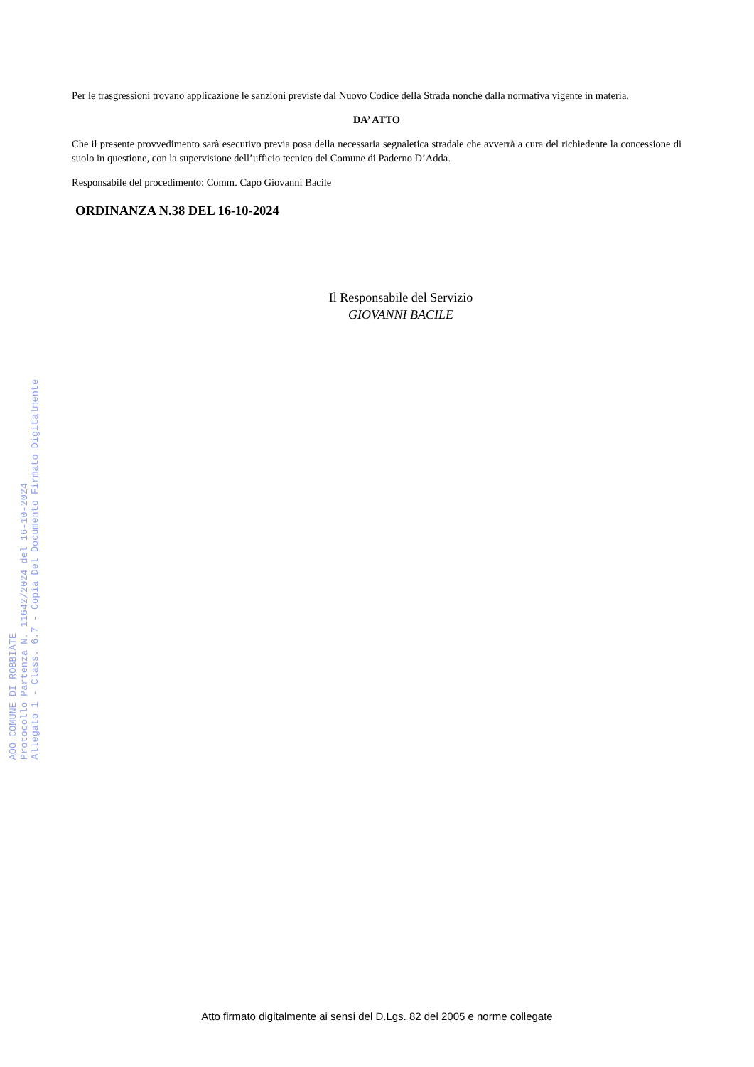AOO COMUNE DI ROBBIATE
Protocollo Partenza N. 11642/2024 del 16-10-2024
Allegato 1 - Class. 6.7 - Copia Del Documento Firmato Digitalmente
Per le trasgressioni trovano applicazione le sanzioni previste dal Nuovo Codice della Strada nonché dalla normativa vigente in materia.
DA’ ATTO
Che il presente provvedimento sarà esecutivo previa posa della necessaria segnaletica stradale che avverrà a cura del richiedente la concessione di suolo in questione, con la supervisione dell’ufficio tecnico del Comune di Paderno D’Adda.
Responsabile del procedimento: Comm. Capo Giovanni Bacile
ORDINANZA N.38 DEL 16-10-2024
Il Responsabile del Servizio
GIOVANNI BACILE
Atto firmato digitalmente ai sensi del D.Lgs. 82 del 2005 e norme collegate